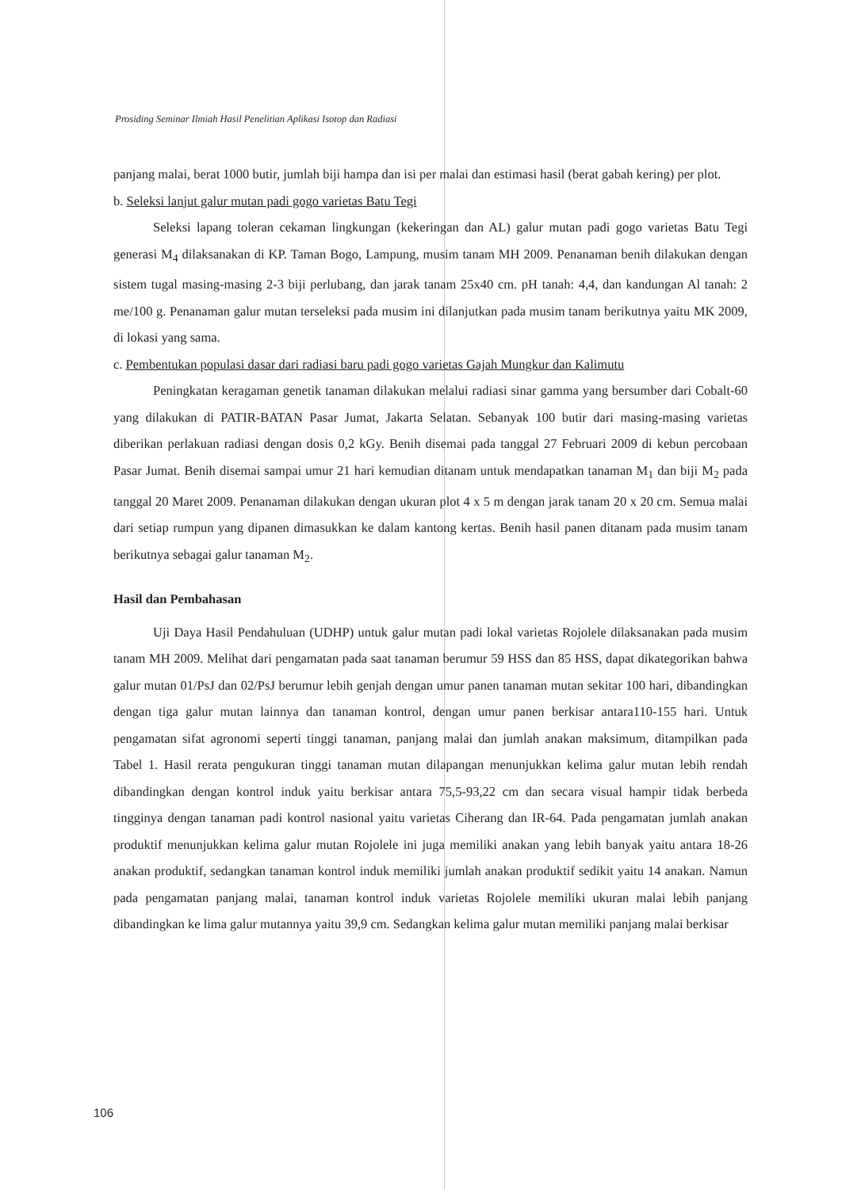Prosiding Seminar Ilmiah Hasil Penelitian Aplikasi Isotop dan Radiasi
panjang malai, berat 1000 butir, jumlah biji hampa dan isi per malai dan estimasi hasil (berat gabah kering) per plot.
b. Seleksi lanjut galur mutan padi gogo varietas Batu Tegi
Seleksi lapang toleran cekaman lingkungan (kekeringan dan AL) galur mutan padi gogo varietas Batu Tegi generasi M<sub>4</sub> dilaksanakan di KP. Taman Bogo, Lampung, musim tanam MH 2009. Penanaman benih dilakukan dengan sistem tugal masing-masing 2-3 biji perlubang, dan jarak tanam 25x40 cm. pH tanah: 4,4, dan kandungan Al tanah: 2 me/100 g. Penanaman galur mutan terseleksi pada musim ini dilanjutkan pada musim tanam berikutnya yaitu MK 2009, di lokasi yang sama.
c. Pembentukan populasi dasar dari radiasi baru padi gogo varietas Gajah Mungkur dan Kalimutu
Peningkatan keragaman genetik tanaman dilakukan melalui radiasi sinar gamma yang bersumber dari Cobalt-60 yang dilakukan di PATIR-BATAN Pasar Jumat, Jakarta Selatan. Sebanyak 100 butir dari masing-masing varietas diberikan perlakuan radiasi dengan dosis 0,2 kGy. Benih disemai pada tanggal 27 Februari 2009 di kebun percobaan Pasar Jumat. Benih disemai sampai umur 21 hari kemudian ditanam untuk mendapatkan tanaman M<sub>1</sub> dan biji M<sub>2</sub> pada tanggal 20 Maret 2009. Penanaman dilakukan dengan ukuran plot 4 x 5 m dengan jarak tanam 20 x 20 cm. Semua malai dari setiap rumpun yang dipanen dimasukkan ke dalam kantong kertas. Benih hasil panen ditanam pada musim tanam berikutnya sebagai galur tanaman M<sub>2</sub>.
Hasil dan Pembahasan
Uji Daya Hasil Pendahuluan (UDHP) untuk galur mutan padi lokal varietas Rojolele dilaksanakan pada musim tanam MH 2009. Melihat dari pengamatan pada saat tanaman berumur 59 HSS dan 85 HSS, dapat dikategorikan bahwa galur mutan 01/PsJ dan 02/PsJ berumur lebih genjah dengan umur panen tanaman mutan sekitar 100 hari, dibandingkan dengan tiga galur mutan lainnya dan tanaman kontrol, dengan umur panen berkisar antara110-155 hari. Untuk pengamatan sifat agronomi seperti tinggi tanaman, panjang malai dan jumlah anakan maksimum, ditampilkan pada Tabel 1. Hasil rerata pengukuran tinggi tanaman mutan dilapangan menunjukkan kelima galur mutan lebih rendah dibandingkan dengan kontrol induk yaitu berkisar antara 75,5-93,22 cm dan secara visual hampir tidak berbeda tingginya dengan tanaman padi kontrol nasional yaitu varietas Ciherang dan IR-64. Pada pengamatan jumlah anakan produktif menunjukkan kelima galur mutan Rojolele ini juga memiliki anakan yang lebih banyak yaitu antara 18-26 anakan produktif, sedangkan tanaman kontrol induk memiliki jumlah anakan produktif sedikit yaitu 14 anakan. Namun pada pengamatan panjang malai, tanaman kontrol induk varietas Rojolele memiliki ukuran malai lebih panjang dibandingkan ke lima galur mutannya yaitu 39,9 cm. Sedangkan kelima galur mutan memiliki panjang malai berkisar
106